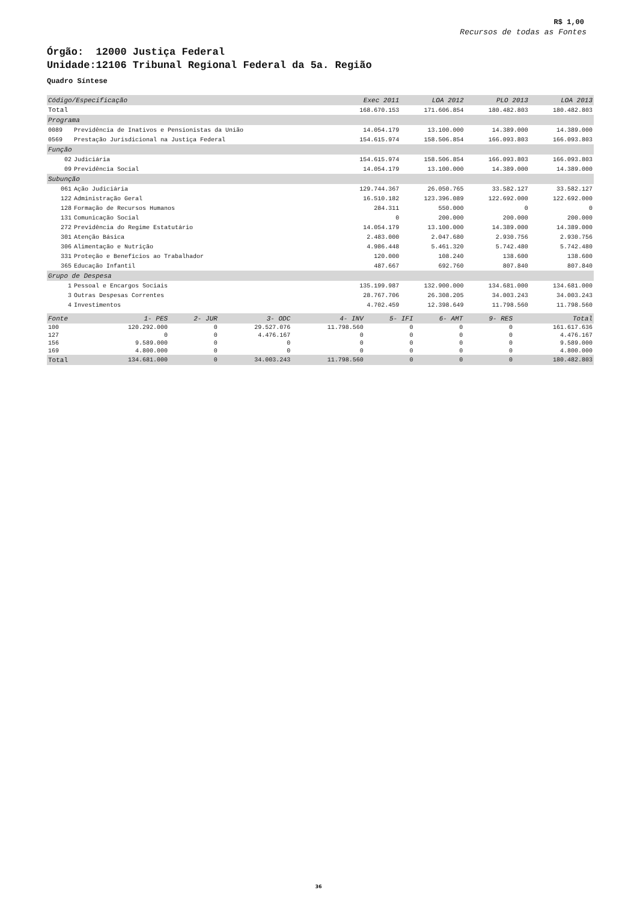R$ 1,00
Recursos de todas as Fontes
Órgão: 12000 Justiça Federal
Unidade:12106 Tribunal Regional Federal da 5a. Região
Quadro Síntese
| Código/Especificação | | Exec 2011 | LOA 2012 | PLO 2013 | LOA 2013 |
| --- | --- | --- | --- | --- | --- |
| Total | | 168.670.153 | 171.606.854 | 180.482.803 | 180.482.803 |
| Programa | | | | | |
| 0089 | Previdência de Inativos e Pensionistas da União | 14.054.179 | 13.100.000 | 14.389.000 | 14.389.000 |
| 0569 | Prestação Jurisdicional na Justiça Federal | 154.615.974 | 158.506.854 | 166.093.803 | 166.093.803 |
| Função | | | | | |
| 02 | Judiciária | 154.615.974 | 158.506.854 | 166.093.803 | 166.093.803 |
| 09 | Previdência Social | 14.054.179 | 13.100.000 | 14.389.000 | 14.389.000 |
| Subunção | | | | | |
| 061 | Ação Judiciária | 129.744.367 | 26.050.765 | 33.582.127 | 33.582.127 |
| 122 | Administração Geral | 16.510.182 | 123.396.089 | 122.692.000 | 122.692.000 |
| 128 | Formação de Recursos Humanos | 284.311 | 550.000 | 0 | 0 |
| 131 | Comunicação Social | 0 | 200.000 | 200.000 | 200.000 |
| 272 | Previdência do Regime Estatutário | 14.054.179 | 13.100.000 | 14.389.000 | 14.389.000 |
| 301 | Atenção Básica | 2.483.000 | 2.047.680 | 2.930.756 | 2.930.756 |
| 306 | Alimentação e Nutrição | 4.986.448 | 5.461.320 | 5.742.480 | 5.742.480 |
| 331 | Proteção e Benefícios ao Trabalhador | 120.000 | 108.240 | 138.600 | 138.600 |
| 365 | Educação Infantil | 487.667 | 692.760 | 807.840 | 807.840 |
| Grupo de Despesa | | | | | |
| 1 | Pessoal e Encargos Sociais | 135.199.987 | 132.900.000 | 134.681.000 | 134.681.000 |
| 3 | Outras Despesas Correntes | 28.767.706 | 26.308.205 | 34.003.243 | 34.003.243 |
| 4 | Investimentos | 4.702.459 | 12.398.649 | 11.798.560 | 11.798.560 |
| Fonte | 1- PES | 2- JUR | 3- ODC | 4- INV | 5- IFI | 6- AMT | 9- RES | Total |
| --- | --- | --- | --- | --- | --- | --- | --- | --- |
| 100 | 120.292.000 | 0 | 29.527.076 | 11.798.560 | 0 | 0 | 0 | 161.617.636 |
| 127 | 0 | 0 | 4.476.167 | 0 | 0 | 0 | 0 | 4.476.167 |
| 156 | 9.589.000 | 0 | 0 | 0 | 0 | 0 | 0 | 9.589.000 |
| 169 | 4.800.000 | 0 | 0 | 0 | 0 | 0 | 0 | 4.800.000 |
| Total | 134.681.000 | 0 | 34.003.243 | 11.798.560 | 0 | 0 | 0 | 180.482.803 |
36